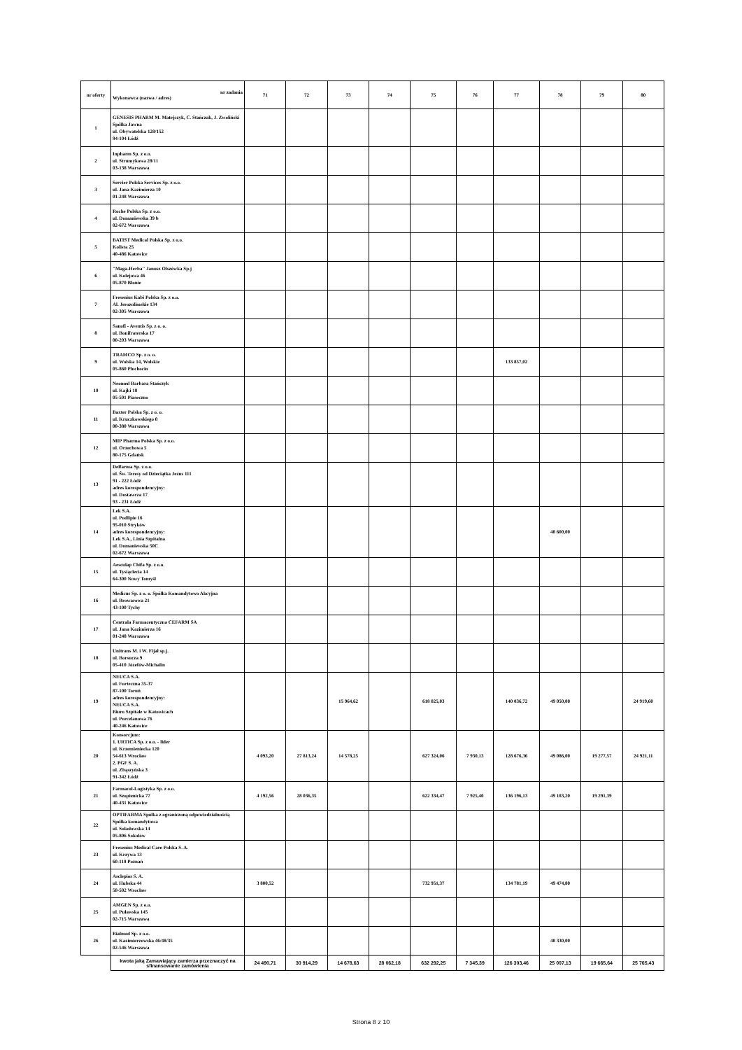| nr oferty | nr zadania Wykonawca (nazwa / adres) | 71 | 72 | 73 | 74 | 75 | 76 | 77 | 78 | 79 | 80 |
| --- | --- | --- | --- | --- | --- | --- | --- | --- | --- | --- | --- |
| 1 | GENESIS PHARM M. Matejczyk, C. Stańczak, J. Zwoliński Spółka Jawna ul. Obywatelska 128/152 94-104 Łódź | | | | | | | | | | |
| 2 | Inpharm Sp. z o.o. ul. Strumykowa 28/11 03-138 Warszawa | | | | | | | | | | |
| 3 | Servier Polska Services Sp. z o.o. ul. Jana Kazimierza 10 01-248 Warszawa | | | | | | | | | | |
| 4 | Roche Polska Sp. z o.o. ul. Domaniewska 39 b 02-672 Warszawa | | | | | | | | | | |
| 5 | BATIST Medical Polska Sp. z o.o. Kolista 25 40-486 Katowice | | | | | | | | | | |
| 6 | "Maga-Herba" Janusz Olszówka Sp.j ul. Kolejowa 46 05-870 Błonie | | | | | | | | | | |
| 7 | Fresenius Kabi Polska Sp. z o.o. Al. Jerozolimskie 134 02-305 Warszawa | | | | | | | | | | |
| 8 | Sanofi - Aventis Sp. z o. o. ul. Bonifraterska 17 00-203 Warszawa | | | | | | | | | | |
| 9 | TRAMCO Sp. z o. o. ul. Wolska 14, Wolskie 05-860 Płochocin | | | | | | | 133 857,02 | | | |
| 10 | Neomed Barbara Stańczyk ul. Kajki 18 05-501 Piaseczno | | | | | | | | | | |
| 11 | Baxter Polska Sp. z o. o. ul. Kruczkowskiego 8 00-380 Warszawa | | | | | | | | | | |
| 12 | MIP Pharma Polska Sp. z o.o. ul. Orzechowa 5 80-175 Gdańsk | | | | | | | | | | |
| 13 | Delfarma Sp. z o.o. ul. Św. Teresy od Dzieciątka Jezus 111 91 - 222 Łódź adres korespondencyjny: ul. Dostawcza 17 93 - 231 Łódź | | | | | | | | | | |
| 14 | Lek S.A. ul. Podlipie 16 95-010 Stryków adres korespondencyjny: Lek S.A., Linia Szpitalna ul. Domaniewska 50C 02-672 Warszawa | | | | | | | | 48 600,00 | | |
| 15 | Aesculap Chifa Sp. z o.o. ul. Tysiąclecia 14 64-300 Nowy Tomyśl | | | | | | | | | | |
| 16 | Medicus Sp. z o. o. Spółka Komandytowo Akcyjna ul. Browarowa 21 43-100 Tychy | | | | | | | | | | |
| 17 | Centrala Farmaceutyczna CEFARM SA ul. Jana Kazimierza 16 01-248 Warszawa | | | | | | | | | | |
| 18 | Unitrans M. i W. Fijał sp.j. ul. Borsucza 9 05-410 Józefów-Michalin | | | | | | | | | | |
| 19 | NEUCA S.A. ul. Forteczna 35-37 87-100 Toruń adres korespondencyjny: NEUCA S.A. Biuro Szpitale w Katowicach ul. Porcelanowa 76 40-246 Katowice | | | 15 964,62 | | 618 025,03 | | 140 036,72 | 49 050,00 | | 24 919,60 |
| 20 | Konsorcjum: 1. URTICA Sp. z o.o. - lider ul. Krzemieniecka 120 54-613 Wrocław 2. PGF S. A. ul. Zbąszyńska 3 91-342 Łódź | 4 093,20 | 27 813,24 | 14 578,25 | | 627 324,06 | 7 930,13 | 128 676,36 | 49 086,00 | 19 277,57 | 24 921,11 |
| 21 | Farmacol-Logistyka Sp. z o.o. ul. Szopienicka 77 40-431 Katowice | 4 192,56 | 28 036,35 | | | 622 334,47 | 7 925,40 | 136 196,13 | 49 183,20 | 19 291,39 | |
| 22 | OPTIFARMA Spółka z ograniczoną odpowiedzialnością Spółka komandytowa ul. Sokołowska 14 05-806 Sokołów | | | | | | | | | | |
| 23 | Fresenius Medical Care Polska S. A. ul. Krzywa 13 60-118 Poznań | | | | | | | | | | |
| 24 | Asclepios S. A. ul. Hubska 44 50-502 Wrocław | 3 800,52 | | | | 732 951,37 | | 134 781,19 | 49 474,80 | | |
| 25 | AMGEN Sp. z o.o. ul. Puławska 145 02-715 Warszawa | | | | | | | | | | |
| 26 | Bialmed Sp. z o.o. ul. Kazimierzowska 46/48/35 02-546 Warszawa | | | | | | | | 48 330,00 | | |
| | kwota jaką Zamawiający zamierza przeznaczyć na sfinansowanie zamówienia | 24 490,71 | 30 914,29 | 14 678,63 | 28 062,18 | 632 292,25 | 7 345,39 | 126 303,46 | 25 007,13 | 19 665,64 | 25 765,43 |
Strona 8 z 10